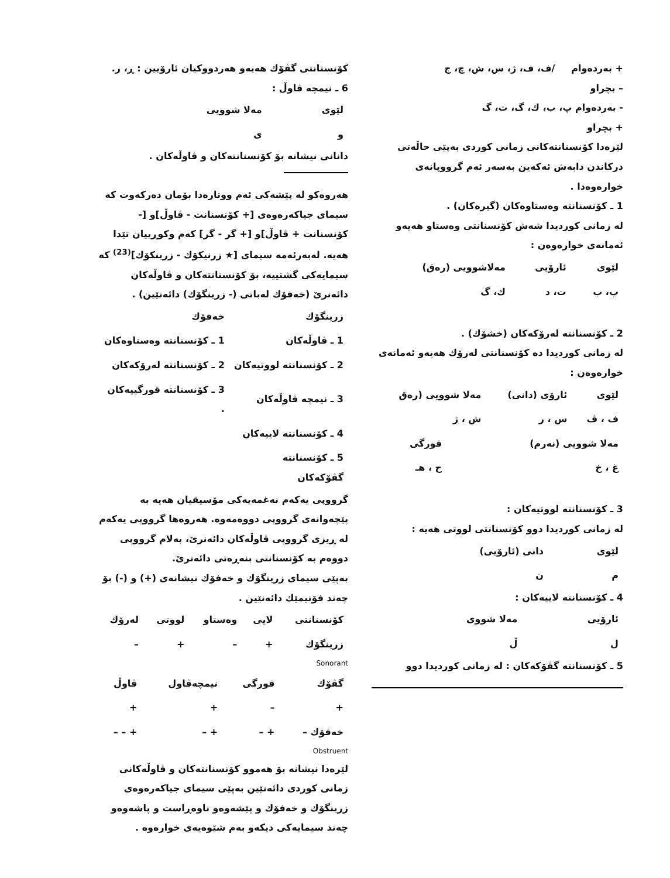+ بەردەوام /ف، ف، ژ، س، ش، چ، ج
– بچراو
- بەردەوام پ، ب، ك، گ، ت، گ
+ بچراو
لێرەدا کۆنسنانتەکانی زمانی کوردی بەپێی حاڵەتی درکاندن دابەش ئەکەین بەسەر ئەم گرووپانەی خوارەوەدا .
1 ـ کۆنسنانتە وەستاوەکان (گیرەکان) .
لە زمانی کوردیدا شەش کۆنسنانتی وەستاو هەیەو ئەمانەی خوارەوەن :
| لێوی | ئارۆیی | مەلاشوویی (رەق) |
| پ، ب | ت، د | ك، گ |
2 ـ کۆنسنانتە لەرۆکەکان (خشۆك) .
لە زمانی کوردیدا دە کۆنسنانتی لەرۆك هەیەو ئەمانەی خوارەوەن :
| لێوی | ئارۆی (دانی) | مەلا شوویی (رەق |
| ف ، ڤ | س ، ر | ش ، ژ |
| مەلا شوویی (نەرم) | قورگی |
| غ ، خ | ح ، هـ |
3 ـ کۆنسنانتە لووتیەکان :
لە زمانی کوردیدا دوو کۆنسنانتی لووتی هەیە :
| لێوی | دانی (ئارۆیی) |
| م | ن |
4 ـ کۆنسنانتە لاییەکان :
| ئارۆیی | مەلا شووی |
| ل | ڵ |
5 ـ کۆنسنانتە گڤۆکەکان : لە زمانی کوردیدا دوو
کۆنسنانتی گڤۆك هەیەو هەردووکیان ئارۆیین : ڕ، ر.
6 ـ نیمچە ڤاوڵ :
| لێوی | مەلا شوویی |
| و | ی |
دانانی نیشانە بۆ کۆنسنانتەکان و ڤاوڵەکان .
هەروەکو لە پێشەکی ئەم ووتارەدا بۆمان دەرکەوت کە سیمای جیاکەرەوەی [+ کۆنسنانت - ڤاوڵ]و [- کۆنسنانت + ڤاوڵ]و [+ گر - گر] کەم وکوڕییان تێدا هەیە. لەبەرئەمە سیمای [★ زرنیکۆك - زرینکۆك]<sup>(23)</sup> کە سیمایەکی گشتییە، بۆ کۆنسنانتەکان و ڤاوڵەکان دائەنرێ (خەفۆك لەباتی (- زرینگۆك) دائەنێین) .
| زرینگۆك | خەفۆك |
| 1 ـ ڤاوڵەکان | 1 ـ کۆنسنانتە وەستاوەکان |
| 2 ـ کۆنسنانتە لووتیەکان | 2 ـ کۆنسنانتە لەرۆکەکان |
| 3 ـ نیمچە ڤاوڵەکان | 3 ـ کۆنسنانتە قورگییەکان . |
| 4 ـ کۆنسنانتە لاییەکان | |
| 5 ـ کۆنسنانتە گڤۆکەکان | |
گرووپی یەکەم نەغمەیەکی مۆسیقیان هەیە بە پێچەوانەی گرووپی دووەمەوە. هەروەها گرووپی یەکەم لە ڕیزی گرووپی ڤاوڵەکان دائەنرێ، بەلام گرووپی دووەم بە کۆنسنانتی بنەڕەتی دائەنرێ.
بەپێی سیمای زرینگۆك و خەفۆك نیشانەی (+) و (-) بۆ چەند فۆنیمێك دائەنێین .
| کۆنسنانتی | لایی | وەستاو | لووتی | لەرۆك |
| زرینگۆك | + | – | + | – |
Sonorant
| گڤۆك | قورگی | نیمچەڤاول | ڤاوڵ |
| + | – | + | + |
| خەفۆك – | + – | + – | + – – |
Obstruent
لێرەدا نیشانە بۆ هەموو کۆنسنانتەکان و ڤاوڵەکانی زمانی کوردی دائەنێین بەپێی سیمای جیاکەرەوەی زرینگۆك و خەفۆك و پێشەوەو ناوەڕاست و پاشەوەو چەند سیمایەکی دیکەو بەم شێوەیەی خوارەوە .